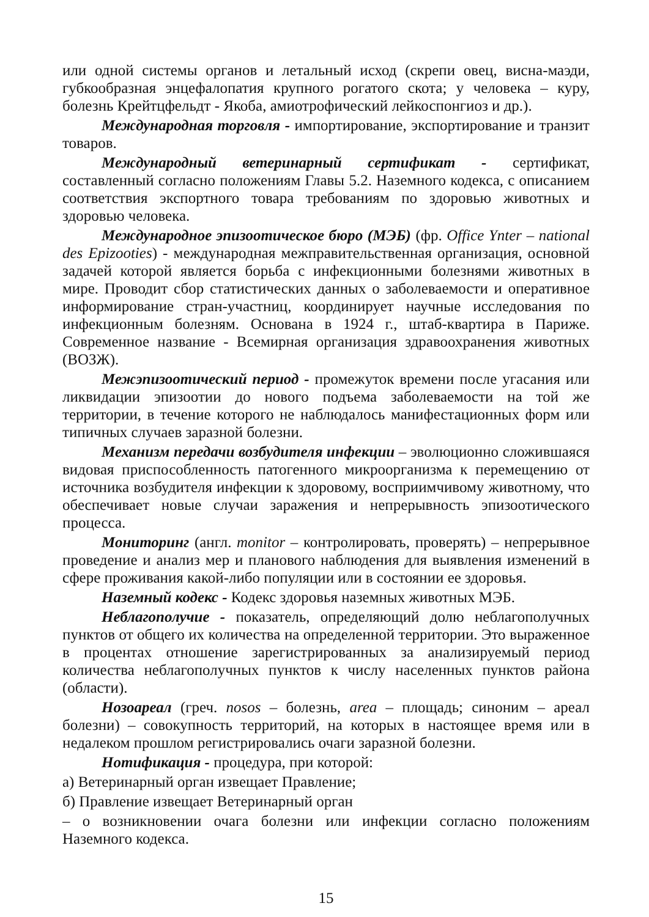или одной системы органов и летальный исход (скрепи овец, висна-маэди, губкообразная энцефалопатия крупного рогатого скота; у человека – куру, болезнь Крейтцфельдт - Якоба, амиотрофический лейкоспонгиоз и др.).
Международная торговля - импортирование, экспортирование и транзит товаров.
Международный ветеринарный сертификат - сертификат, составленный согласно положениям Главы 5.2. Наземного кодекса, с описанием соответствия экспортного товара требованиям по здоровью животных и здоровью человека.
Международное эпизоотическое бюро (МЭБ) (фр. Office Ynter – national des Epizooties) - международная межправительственная организация, основной задачей которой является борьба с инфекционными болезнями животных в мире. Проводит сбор статистических данных о заболеваемости и оперативное информирование стран-участниц, координирует научные исследования по инфекционным болезням. Основана в 1924 г., штаб-квартира в Париже. Современное название - Всемирная организация здравоохранения животных (ВОЗЖ).
Межэпизоотический период - промежуток времени после угасания или ликвидации эпизоотии до нового подъема заболеваемости на той же территории, в течение которого не наблюдалось манифестационных форм или типичных случаев заразной болезни.
Механизм передачи возбудителя инфекции – эволюционно сложившаяся видовая приспособленность патогенного микроорганизма к перемещению от источника возбудителя инфекции к здоровому, восприимчивому животному, что обеспечивает новые случаи заражения и непрерывность эпизоотического процесса.
Мониторинг (англ. monitor – контролировать, проверять) – непрерывное проведение и анализ мер и планового наблюдения для выявления изменений в сфере проживания какой-либо популяции или в состоянии ее здоровья.
Наземный кодекс - Кодекс здоровья наземных животных МЭБ.
Неблагополучие - показатель, определяющий долю неблагополучных пунктов от общего их количества на определенной территории. Это выраженное в процентах отношение зарегистрированных за анализируемый период количества неблагополучных пунктов к числу населенных пунктов района (области).
Нозоареал (греч. nosos – болезнь, area – площадь; синоним – ареал болезни) – совокупность территорий, на которых в настоящее время или в недалеком прошлом регистрировались очаги заразной болезни.
Нотификация - процедура, при которой:
а) Ветеринарный орган извещает Правление;
б) Правление извещает Ветеринарный орган
– о возникновении очага болезни или инфекции согласно положениям Наземного кодекса.
15